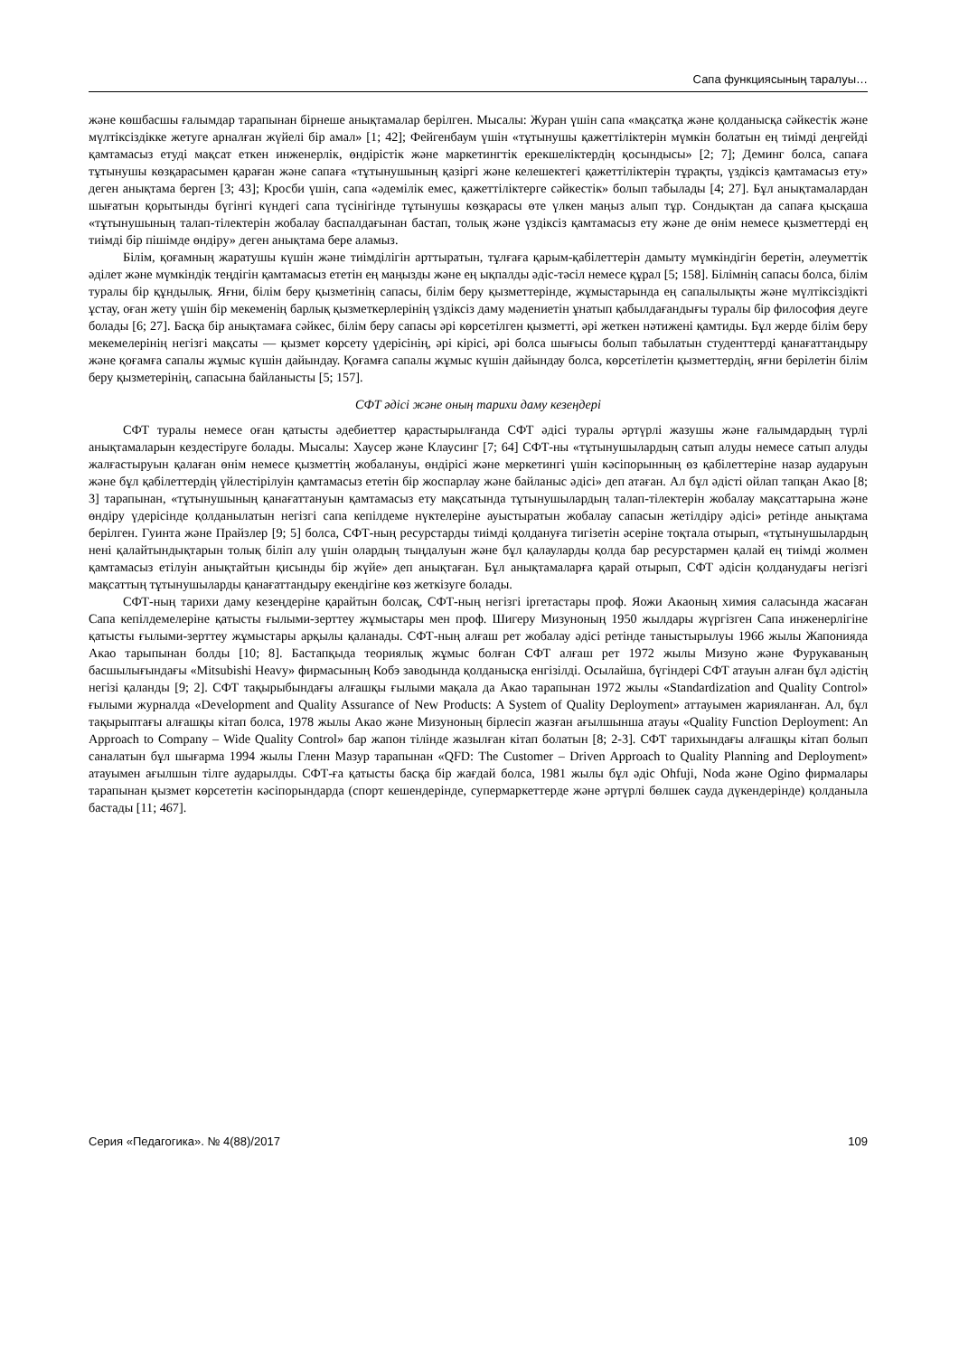Сапа функциясының таралуы…
және көшбасшы ғалымдар тарапынан бірнеше анықтамалар берілген. Мысалы: Журан үшін сапа «мақсатқа және қолданысқа сәйкестік және мүлтіксіздікке жетуге арналған жүйелі бір амал» [1; 42]; Фейгенбаум үшін «тұтынушы қажеттіліктерін мүмкін болатын ең тиімді деңгейді қамтамасыз етуді мақсат еткен инженерлік, өндірістік және маркетингтік ерекшеліктердің қосындысы» [2; 7]; Деминг болса, сапаға тұтынушы көзқарасымен қараған және сапаға «тұтынушының қазіргі және келешектегі қажеттіліктерін тұрақты, үздіксіз қамтамасыз ету» деген анықтама берген [3; 43]; Кросби үшін, сапа «әдемілік емес, қажеттіліктерге сәйкестік» болып табылады [4; 27]. Бұл анықтамалардан шығатын қорытынды бүгінгі күндегі сапа түсінігінде тұтынушы көзқарасы өте үлкен маңыз алып тұр. Сондықтан да сапаға қысқаша «тұтынушының талап-тілектерін жобалау баспалдағынан бастап, толық және үздіксіз қамтамасыз ету және де өнім немесе қызметтерді ең тиімді бір пішімде өндіру» деген анықтама бере аламыз.
Білім, қоғамның жаратушы күшін және тиімділігін арттыратын, тұлғаға қарым-қабілеттерін дамыту мүмкіндігін беретін, әлеуметтік әділет және мүмкіндік теңдігін қамтамасыз ететін ең маңызды және ең ықпалды әдіс-тәсіл немесе құрал [5; 158]. Білімнің сапасы болса, білім туралы бір құндылық. Яғни, білім беру қызметінің сапасы, білім беру қызметтерінде, жұмыстарында ең сапалылықты және мүлтіксіздікті ұстау, оған жету үшін бір мекеменің барлық қызметкерлерінің үздіксіз даму мәдениетін ұнатып қабылдағандығы туралы бір философия деуге болады [6; 27]. Басқа бір анықтамаға сәйкес, білім беру сапасы әрі көрсетілген қызметті, әрі жеткен нәтижені қамтиды. Бұл жерде білім беру мекемелерінің негізгі мақсаты — қызмет көрсету үдерісінің, әрі кірісі, әрі болса шығысы болып табылатын студенттерді қанағаттандыру және қоғамға сапалы жұмыс күшін дайындау. Қоғамға сапалы жұмыс күшін дайындау болса, көрсетілетін қызметтердің, яғни берілетін білім беру қызметерінің, сапасына байланысты [5; 157].
СФТ әдісі және оның тарихи даму кезеңдері
СФТ туралы немесе оған қатысты әдебиеттер қарастырылғанда СФТ әдісі туралы әртүрлі жазушы және ғалымдардың түрлі анықтамаларын кездестіруге болады. Мысалы: Хаусер және Клаусинг [7; 64] СФТ-ны «тұтынушылардың сатып алуды немесе сатып алуды жалғастыруын қалаған өнім немесе қызметтің жобалануы, өндірісі және меркетингі үшін кәсіпорынның өз қабілеттеріне назар аударуын және бұл қабілеттердің үйлестірілуін қамтамасыз ететін бір жоспарлау және байланыс әдісі» деп атаған. Ал бұл әдісті ойлап тапқан Акао [8; 3] тарапынан, «тұтынушының қанағаттануын қамтамасыз ету мақсатында тұтынушылардың талап-тілектерін жобалау мақсаттарына және өндіру үдерісінде қолданылатын негізгі сапа кепілдеме нүктелеріне ауыстыратын жобалау сапасын жетілдіру әдісі» ретінде анықтама берілген. Гуинта және Прайзлер [9; 5] болса, СФТ-ның ресурстарды тиімді қолдануға тигізетін әсеріне тоқтала отырып, «тұтынушылардың нені қалайтындықтарын толық біліп алу үшін олардың тыңдалуын және бұл қалауларды қолда бар ресурстармен қалай ең тиімді жолмен қамтамасыз етілуін анықтайтын қисынды бір жүйе» деп анықтаған. Бұл анықтамаларға қарай отырып, СФТ әдісін қолданудағы негізгі мақсаттың тұтынушыларды қанағаттандыру екендігіне көз жеткізуге болады.
СФТ-ның тарихи даму кезеңдеріне қарайтын болсақ, СФТ-ның негізгі іргетастары проф. Яожи Акаоның химия саласында жасаған Сапа кепілдемелеріне қатысты ғылыми-зерттеу жұмыстары мен проф. Шигеру Мизуноның 1950 жылдары жүргізген Сапа инженерлігіне қатысты ғылыми-зерттеу жұмыстары арқылы қаланады. СФТ-ның алғаш рет жобалау әдісі ретінде таныстырылуы 1966 жылы Жапонияда Акао тарыпынан болды [10; 8]. Бастапқыда теориялық жұмыс болған СФТ алғаш рет 1972 жылы Мизуно және Фурукаваның басшылығындағы «Mitsubishi Heavy» фирмасының Кобэ заводында қолданысқа енгізілді. Осылайша, бүгіндері СФТ атауын алған бұл әдістің негізі қаланды [9; 2]. СФТ тақырыбындағы алғашқы ғылыми мақала да Акао тарапынан 1972 жылы «Standardization and Quality Control» ғылыми журналда «Development and Quality Assurance of New Products: A System of Quality Deployment» аттауымен жарияланған. Ал, бұл тақырыптағы алғашқы кітап болса, 1978 жылы Акао және Мизуноның бірлесіп жазған ағылшынша атауы «Quality Function Deployment: An Approach to Company – Wide Quality Control» бар жапон тілінде жазылған кітап болатын [8; 2-3]. СФТ тарихындағы алғашқы кітап болып саналатын бұл шығарма 1994 жылы Гленн Мазур тарапынан «QFD: The Customer – Driven Approach to Quality Planning and Deployment» атауымен ағылшын тілге аударылды. СФТ-ға қатысты басқа бір жағдай болса, 1981 жылы бұл әдіс Ohfuji, Noda және Ogino фирмалары тарапынан қызмет көрсететін кәсіпорындарда (спорт кешендерінде, супермаркеттерде және әртүрлі бөлшек сауда дүкендерінде) қолданыла бастады [11; 467].
Серия «Педагогика». № 4(88)/2017 109